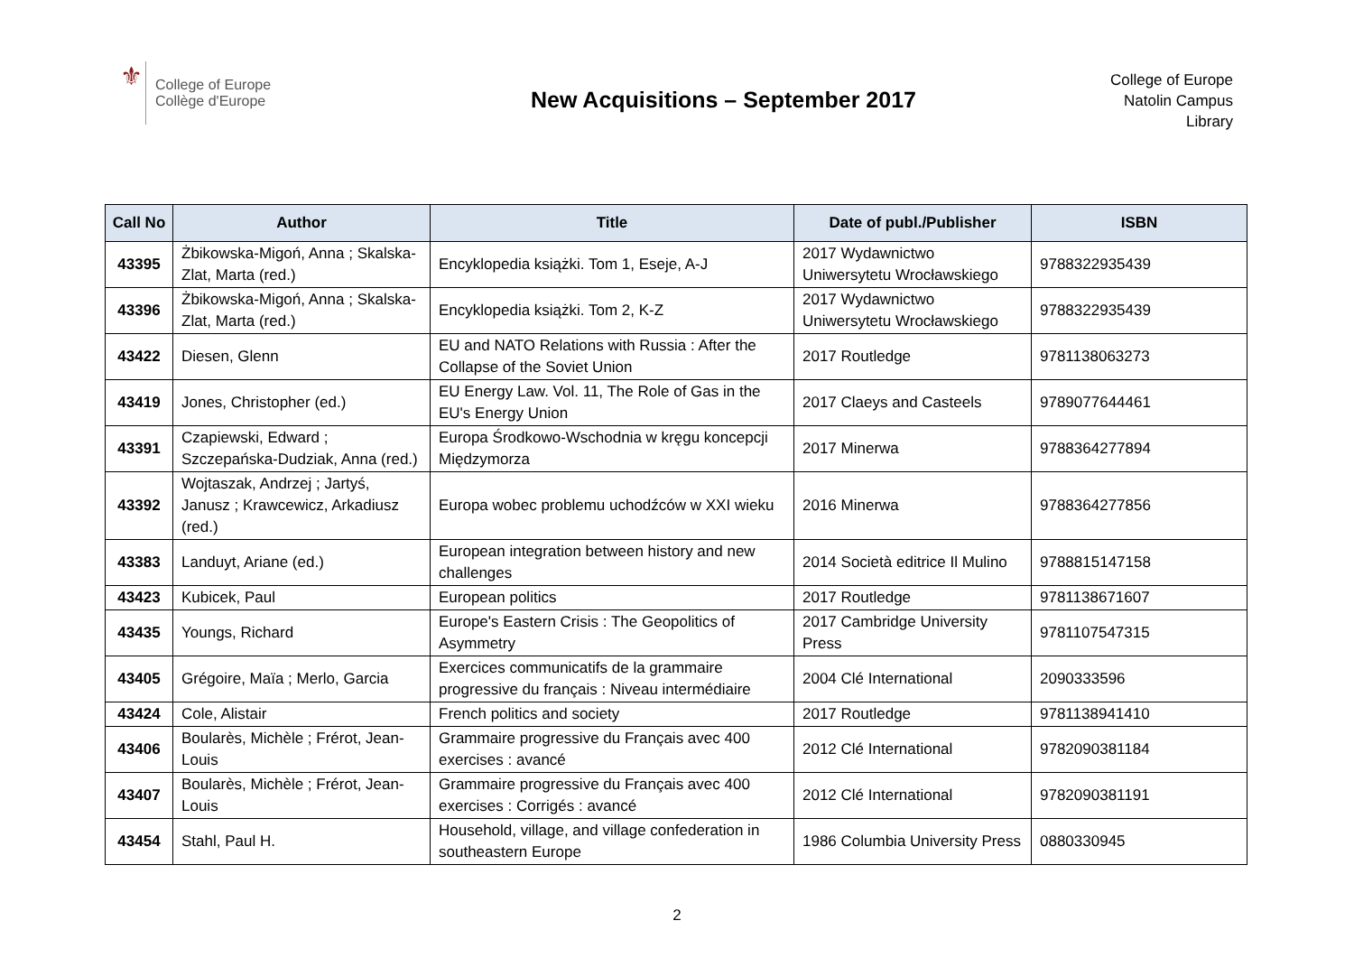⚜
College of Europe
Collège d'Europe
New Acquisitions – September 2017
College of Europe
Natolin Campus
Library
| Call No | Author | Title | Date of publ./Publisher | ISBN |
| --- | --- | --- | --- | --- |
| 43395 | Żbikowska-Migoń, Anna ; Skalska-Zlat, Marta (red.) | Encyklopedia książki. Tom 1, Eseje, A-J | 2017 Wydawnictwo Uniwersytetu Wrocławskiego | 9788322935439 |
| 43396 | Żbikowska-Migoń, Anna ; Skalska-Zlat, Marta (red.) | Encyklopedia książki. Tom 2, K-Z | 2017 Wydawnictwo Uniwersytetu Wrocławskiego | 9788322935439 |
| 43422 | Diesen, Glenn | EU and NATO Relations with Russia : After the Collapse of the Soviet Union | 2017 Routledge | 9781138063273 |
| 43419 | Jones, Christopher (ed.) | EU Energy Law. Vol. 11, The Role of Gas in the EU's Energy Union | 2017 Claeys and Casteels | 9789077644461 |
| 43391 | Czapiewski, Edward ; Szczepańska-Dudziak, Anna (red.) | Europa Środkowo-Wschodnia w kręgu koncepcji Międzymorza | 2017 Minerwa | 9788364277894 |
| 43392 | Wojtaszak, Andrzej ; Jartyś, Janusz ; Krawcewicz, Arkadiusz (red.) | Europa wobec problemu uchodźców w XXI wieku | 2016 Minerwa | 9788364277856 |
| 43383 | Landuyt, Ariane (ed.) | European integration between history and new challenges | 2014 Società editrice Il Mulino | 9788815147158 |
| 43423 | Kubicek, Paul | European politics | 2017 Routledge | 9781138671607 |
| 43435 | Youngs, Richard | Europe's Eastern Crisis : The Geopolitics of Asymmetry | 2017 Cambridge University Press | 9781107547315 |
| 43405 | Grégoire, Maïa ; Merlo, Garcia | Exercices communicatifs de la grammaire progressive du français : Niveau intermédiaire | 2004 Clé International | 2090333596 |
| 43424 | Cole, Alistair | French politics and society | 2017 Routledge | 9781138941410 |
| 43406 | Boularès, Michèle ; Frérot, Jean-Louis | Grammaire progressive du Français avec 400 exercises : avancé | 2012 Clé International | 9782090381184 |
| 43407 | Boularès, Michèle ; Frérot, Jean-Louis | Grammaire progressive du Français avec 400 exercises : Corrigés : avancé | 2012 Clé International | 9782090381191 |
| 43454 | Stahl, Paul H. | Household, village, and village confederation in southeastern Europe | 1986 Columbia University Press | 0880330945 |
2